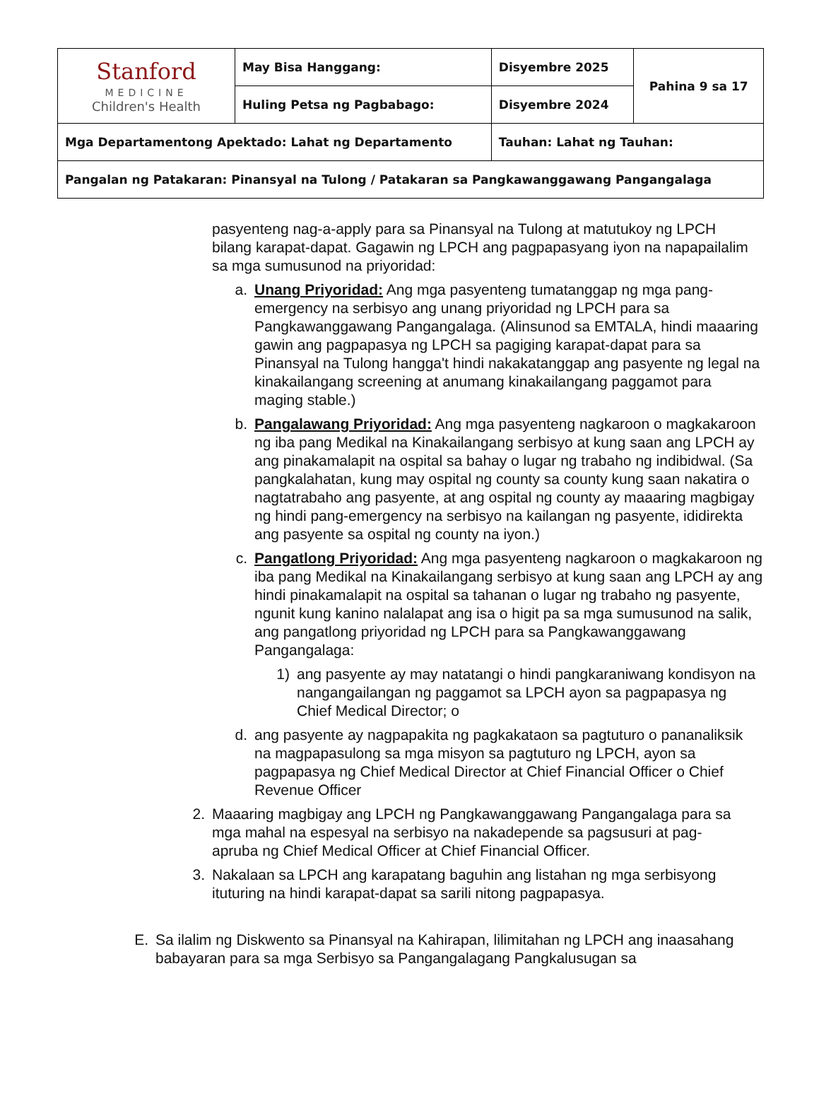| Stanford MEDICINE Children's Health | May Bisa Hanggang: | Disyembre 2025 | Pahina 9 sa 17 |
| | Huling Petsa ng Pagbabago: | Disyembre 2024 | |
| Mga Departamentong Apektado: Lahat ng Departamento | | Tauhan: Lahat ng Tauhan: | |
| Pangalan ng Patakaran: Pinansyal na Tulong / Patakaran sa Pangkawanggawang Pangangalaga | | | |
pasyenteng nag-a-apply para sa Pinansyal na Tulong at matutukoy ng LPCH bilang karapat-dapat. Gagawin ng LPCH ang pagpapasyang iyon na napapailalim sa mga sumusunod na priyoridad:
a. Unang Priyoridad: Ang mga pasyenteng tumatanggap ng mga pang-emergency na serbisyo ang unang priyoridad ng LPCH para sa Pangkawanggawang Pangangalaga. (Alinsunod sa EMTALA, hindi maaaring gawin ang pagpapasya ng LPCH sa pagiging karapat-dapat para sa Pinansyal na Tulong hangga't hindi nakakatanggap ang pasyente ng legal na kinakailangang screening at anumang kinakailangang paggamot para maging stable.)
b. Pangalawang Priyoridad: Ang mga pasyenteng nagkaroon o magkakaroon ng iba pang Medikal na Kinakailangang serbisyo at kung saan ang LPCH ay ang pinakamalapit na ospital sa bahay o lugar ng trabaho ng indibidwal. (Sa pangkalahatan, kung may ospital ng county sa county kung saan nakatira o nagtatrabaho ang pasyente, at ang ospital ng county ay maaaring magbigay ng hindi pang-emergency na serbisyo na kailangan ng pasyente, ididirekta ang pasyente sa ospital ng county na iyon.)
c. Pangatlong Priyoridad: Ang mga pasyenteng nagkaroon o magkakaroon ng iba pang Medikal na Kinakailangang serbisyo at kung saan ang LPCH ay ang hindi pinakamalapit na ospital sa tahanan o lugar ng trabaho ng pasyente, ngunit kung kanino nalalapat ang isa o higit pa sa mga sumusunod na salik, ang pangatlong priyoridad ng LPCH para sa Pangkawanggawang Pangangalaga:
1) ang pasyente ay may natatangi o hindi pangkaraniwang kondisyon na nangangailangan ng paggamot sa LPCH ayon sa pagpapasya ng Chief Medical Director; o
d. ang pasyente ay nagpapakita ng pagkakataon sa pagtuturo o pananaliksik na magpapasulong sa mga misyon sa pagtuturo ng LPCH, ayon sa pagpapasya ng Chief Medical Director at Chief Financial Officer o Chief Revenue Officer
2. Maaaring magbigay ang LPCH ng Pangkawanggawang Pangangalaga para sa mga mahal na espesyal na serbisyo na nakadepende sa pagsusuri at pag-apruba ng Chief Medical Officer at Chief Financial Officer.
3. Nakalaan sa LPCH ang karapatang baguhin ang listahan ng mga serbisyong ituturing na hindi karapat-dapat sa sarili nitong pagpapasya.
E. Sa ilalim ng Diskwento sa Pinansyal na Kahirapan, lilimitahan ng LPCH ang inaasahang babayaran para sa mga Serbisyo sa Pangangalagang Pangkalusugan sa